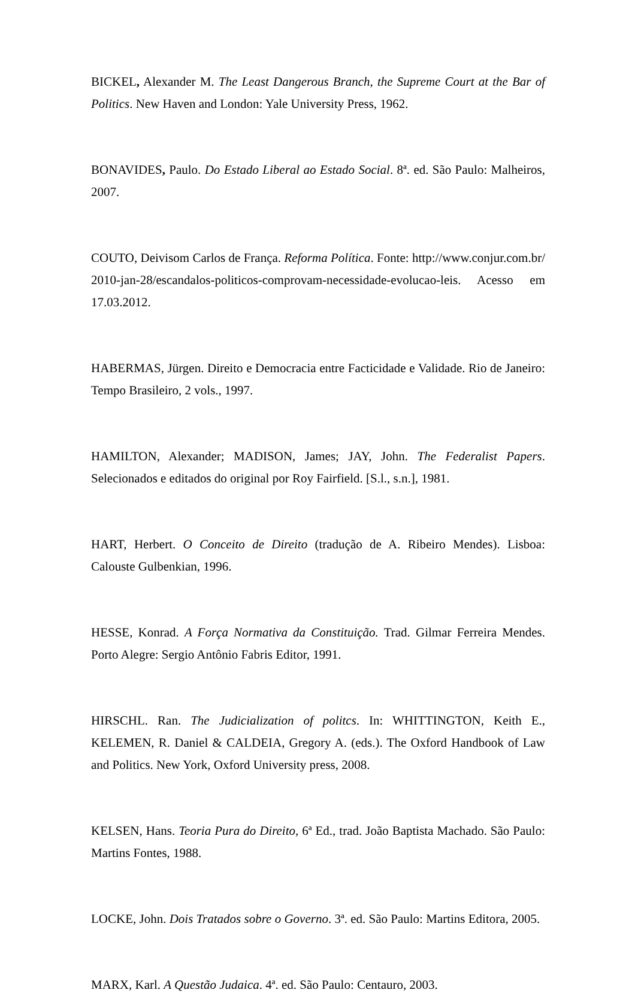BICKEL, Alexander M. The Least Dangerous Branch, the Supreme Court at the Bar of Politics. New Haven and London: Yale University Press, 1962.
BONAVIDES, Paulo. Do Estado Liberal ao Estado Social. 8ª. ed. São Paulo: Malheiros, 2007.
COUTO, Deivisom Carlos de França. Reforma Política. Fonte: http://www.conjur.com.br/2010-jan-28/escandalos-politicos-comprovam-necessidade-evolucao-leis. Acesso em 17.03.2012.
HABERMAS, Jürgen. Direito e Democracia entre Facticidade e Validade. Rio de Janeiro: Tempo Brasileiro, 2 vols., 1997.
HAMILTON, Alexander; MADISON, James; JAY, John. The Federalist Papers. Selecionados e editados do original por Roy Fairfield. [S.l., s.n.], 1981.
HART, Herbert. O Conceito de Direito (tradução de A. Ribeiro Mendes). Lisboa: Calouste Gulbenkian, 1996.
HESSE, Konrad. A Força Normativa da Constituição. Trad. Gilmar Ferreira Mendes. Porto Alegre: Sergio Antônio Fabris Editor, 1991.
HIRSCHL. Ran. The Judicialization of politcs. In: WHITTINGTON, Keith E., KELEMEN, R. Daniel & CALDEIA, Gregory A. (eds.). The Oxford Handbook of Law and Politics. New York, Oxford University press, 2008.
KELSEN, Hans. Teoria Pura do Direito, 6ª Ed., trad. João Baptista Machado. São Paulo: Martins Fontes, 1988.
LOCKE, John. Dois Tratados sobre o Governo. 3ª. ed. São Paulo: Martins Editora, 2005.
MARX, Karl. A Questão Judaica. 4ª. ed. São Paulo: Centauro, 2003.